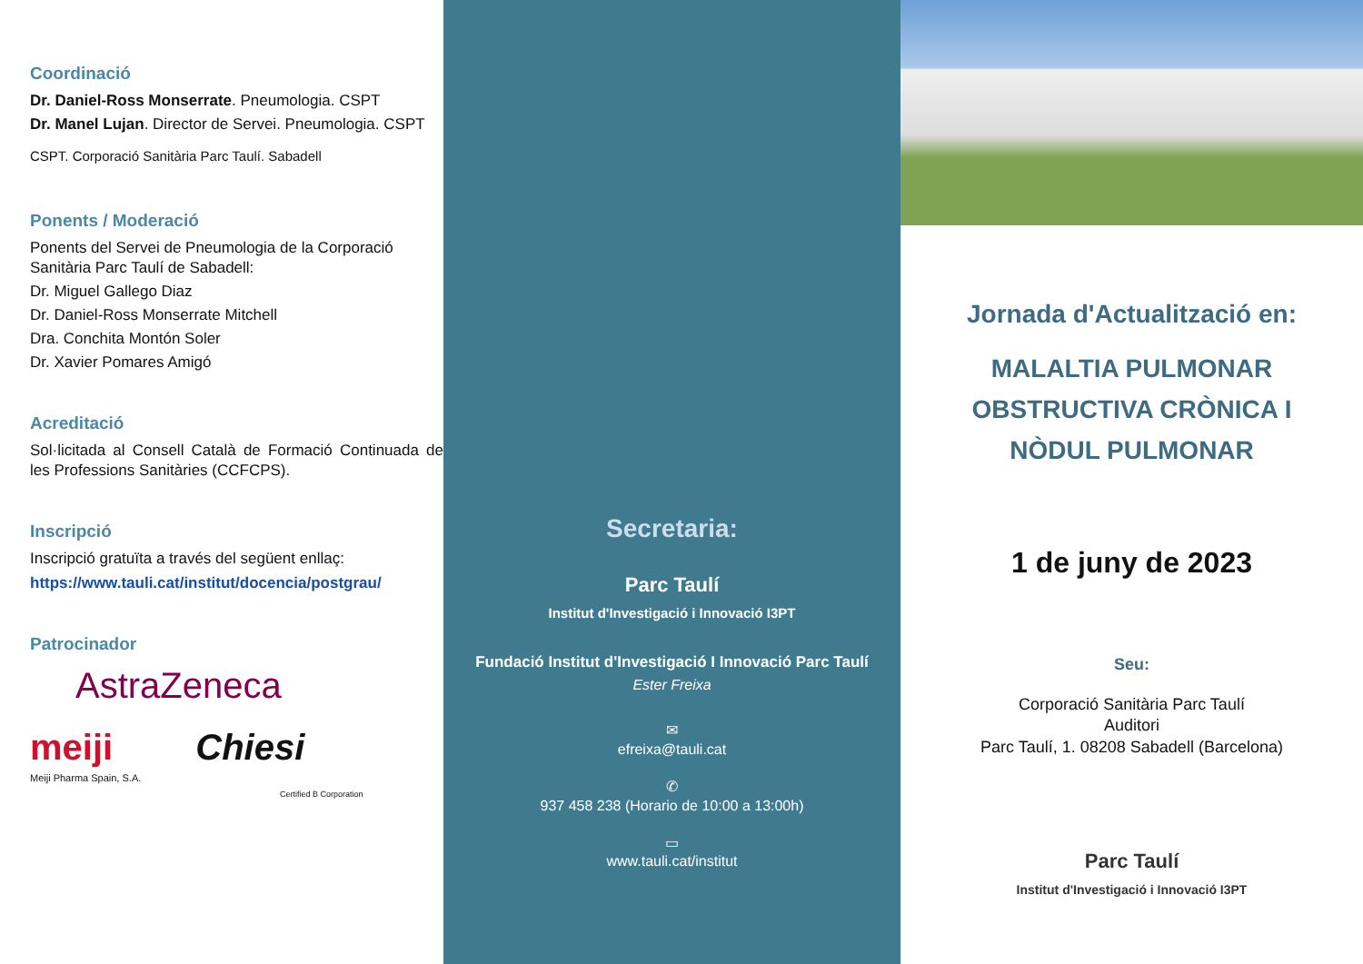Coordinació
Dr. Daniel-Ross Monserrate. Pneumologia. CSPT
Dr. Manel Lujan. Director de Servei. Pneumologia. CSPT
CSPT. Corporació Sanitària Parc Taulí. Sabadell
Ponents / Moderació
Ponents del Servei de Pneumologia de la Corporació Sanitària Parc Taulí de Sabadell:
Dr. Miguel Gallego Diaz
Dr. Daniel-Ross Monserrate Mitchell
Dra. Conchita Montón Soler
Dr. Xavier Pomares Amigó
Acreditació
Sol·licitada al Consell Català de Formació Continuada de les Professions Sanitàries (CCFCPS).
Inscripció
Inscripció gratuïta a través del següent enllaç:
https://www.tauli.cat/institut/docencia/postgrau/
Patrocinador
AstraZeneca
meiji
Meiji Pharma Spain, S.A.
Chiesi
Certified B Corporation
Secretaria:
Parc Taulí
Institut d'Investigació i Innovació I3PT
Fundació Institut d'Investigació I Innovació Parc Taulí
Ester Freixa
✉
efreixa@tauli.cat
✆
937 458 238 (Horario de 10:00 a 13:00h)
▭
www.tauli.cat/institut
Jornada d'Actualització en:
MALALTIA PULMONAR
OBSTRUCTIVA CRÒNICA I
NÒDUL PULMONAR
1 de juny de 2023
Seu:
Corporació Sanitària Parc Taulí
Auditori
Parc Taulí, 1. 08208 Sabadell (Barcelona)
Parc Taulí
Institut d'Investigació i Innovació I3PT